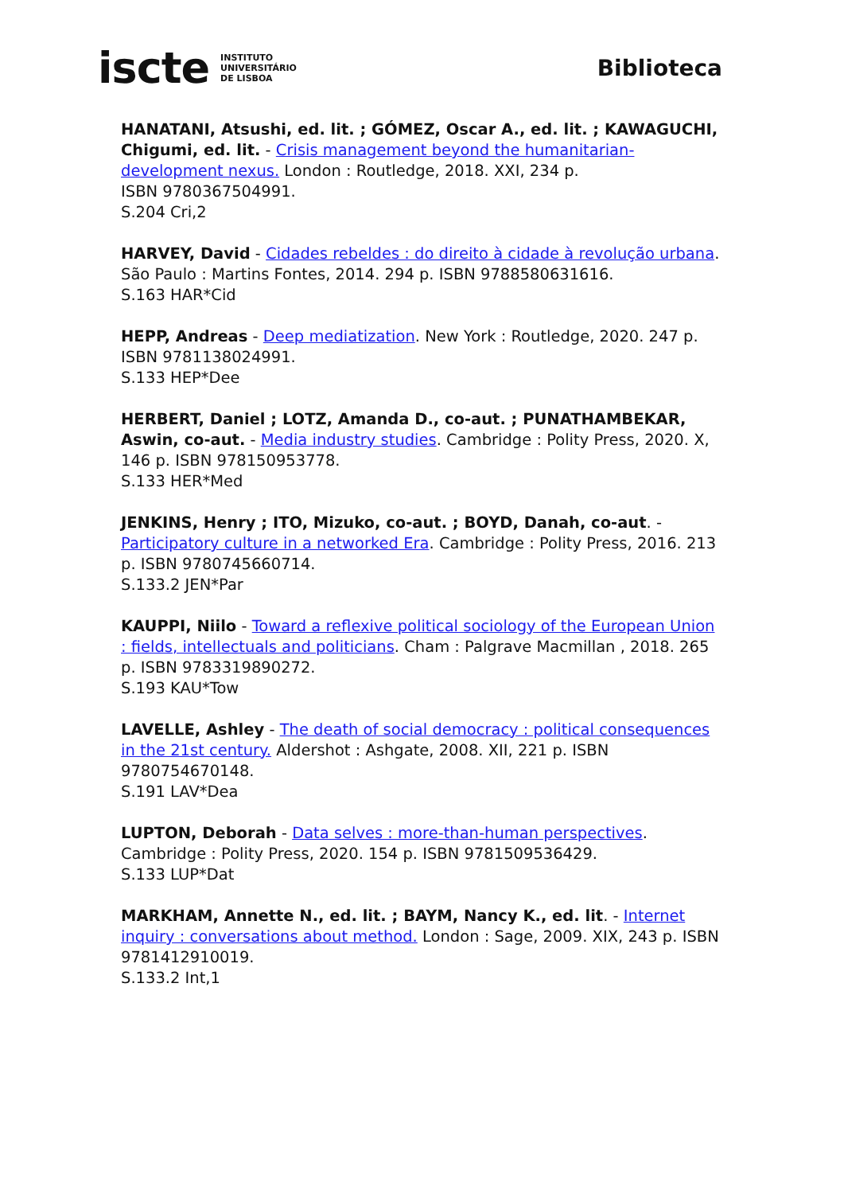iscte INSTITUTO
UNIVERSITÁRIO
DE LISBOA
Biblioteca
HANATANI, Atsushi, ed. lit. ; GÓMEZ, Oscar A., ed. lit. ; KAWAGUCHI, Chigumi, ed. lit. - Crisis management beyond the humanitarian-development nexus. London : Routledge, 2018. XXI, 234 p.
ISBN 9780367504991.
S.204 Cri,2
HARVEY, David - Cidades rebeldes : do direito à cidade à revolução urbana. São Paulo : Martins Fontes, 2014. 294 p. ISBN 9788580631616.
S.163 HAR*Cid
HEPP, Andreas - Deep mediatization. New York : Routledge, 2020. 247 p. ISBN 9781138024991.
S.133 HEP*Dee
HERBERT, Daniel ; LOTZ, Amanda D., co-aut. ; PUNATHAMBEKAR, Aswin, co-aut. - Media industry studies. Cambridge : Polity Press, 2020. X, 146 p. ISBN 978150953778.
S.133 HER*Med
JENKINS, Henry ; ITO, Mizuko, co-aut. ; BOYD, Danah, co-aut. - Participatory culture in a networked Era. Cambridge : Polity Press, 2016. 213 p. ISBN 9780745660714.
S.133.2 JEN*Par
KAUPPI, Niilo - Toward a reflexive political sociology of the European Union : fields, intellectuals and politicians. Cham : Palgrave Macmillan , 2018. 265 p. ISBN 9783319890272.
S.193 KAU*Tow
LAVELLE, Ashley - The death of social democracy : political consequences in the 21st century. Aldershot : Ashgate, 2008. XII, 221 p. ISBN 9780754670148.
S.191 LAV*Dea
LUPTON, Deborah - Data selves : more-than-human perspectives. Cambridge : Polity Press, 2020. 154 p. ISBN 9781509536429.
S.133 LUP*Dat
MARKHAM, Annette N., ed. lit. ; BAYM, Nancy K., ed. lit. - Internet inquiry : conversations about method. London : Sage, 2009. XIX, 243 p. ISBN 9781412910019.
S.133.2 Int,1